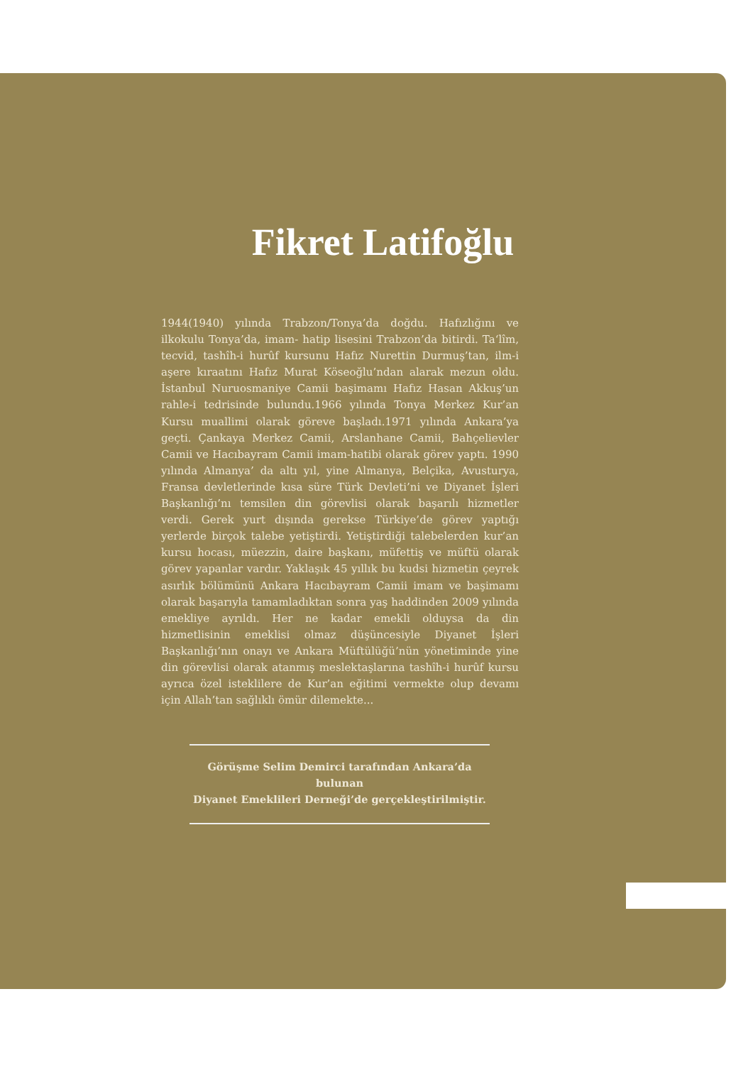Fikret Latifoğlu
1944(1940) yılında Trabzon/Tonya’da doğdu. Hafızlığını ve ilkokulu Tonya’da, imam- hatip lisesini Trabzon’da bitirdi. Ta‘lîm, tecvid, tashîh-i hurûf kursunu Hafız Nurettin Durmuş’tan, ilm-i aşere kıraatını Hafız Murat Köseoğlu’ndan alarak mezun oldu. İstanbul Nuruosmaniye Camii başimamı Hafız Hasan Akkuş’un rahle-i tedrisinde bulundu.1966 yılında Tonya Merkez Kur’an Kursu muallimi olarak göreve başladı.1971 yılında Ankara’ya geçti. Çankaya Merkez Camii, Arslanhane Camii, Bahçelievler Camii ve Hacıbayram Camii imam-hatibi olarak görev yaptı. 1990 yılında Almanya’ da altı yıl, yine Almanya, Belçika, Avusturya, Fransa devletlerinde kısa süre Türk Devleti’ni ve Diyanet İşleri Başkanlığı’nı temsilen din görevlisi olarak başarılı hizmetler verdi. Gerek yurt dışında gerekse Türkiye’de görev yaptığı yerlerde birçok talebe yetiştirdi. Yetiştirdiği talebelerden kur’an kursu hocası, müezzin, daire başkanı, müfettiş ve müftü olarak görev yapanlar vardır. Yaklaşık 45 yıllık bu kudsi hizmetin çeyrek asırlık bölümünü Ankara Hacıbayram Camii imam ve başimamı olarak başarıyla tamamladıktan sonra yaş haddinden 2009 yılında emekliye ayrıldı. Her ne kadar emekli olduysa da din hizmetlisinin emeklisi olmaz düşüncesiyle Diyanet İşleri Başkanlığı’nın onayı ve Ankara Müftülüğü’nün yönetiminde yine din görevlisi olarak atanmış meslektaşlarına tashîh-i hurûf kursu ayrıca özel isteklilere de Kur’an eğitimi vermekte olup devamı için Allah’tan sağlıklı ömür dilemekte...
Görüşme Selim Demirci tarafından Ankara’da bulunan
Diyanet Emeklileri Derneği’de gerçekleştirilmiştir.